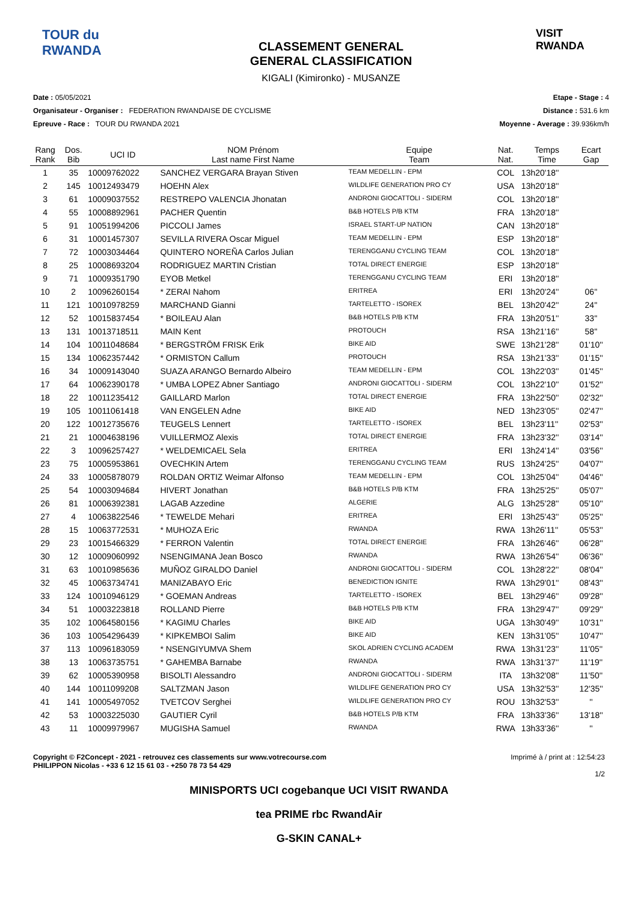TOUR du RWANDA
CLASSEMENT GENERAL
GENERAL CLASSIFICATION
KIGALI (Kimironko) - MUSANZE
VISIT RWANDA
Date : 05/05/2021
Organisateur - Organiser : FEDERATION RWANDAISE DE CYCLISME
Epreuve - Race : TOUR DU RWANDA 2021
Etape - Stage : 4
Distance : 531.6 km
Moyenne - Average : 39.936km/h
| Rang Rank | Dos. Bib | UCI ID | NOM Prénom Last name First Name | Equipe Team | Nat. Nat. | Temps Time | Ecart Gap |
| --- | --- | --- | --- | --- | --- | --- | --- |
| 1 | 35 | 10009762022 | SANCHEZ VERGARA Brayan Stiven | TEAM MEDELLIN - EPM | COL | 13h20'18'' | |
| 2 | 145 | 10012493479 | HOEHN Alex | WILDLIFE GENERATION PRO CY | USA | 13h20'18'' | |
| 3 | 61 | 10009037552 | RESTREPO VALENCIA Jhonatan | ANDRONI GIOCATTOLI - SIDERM | COL | 13h20'18'' | |
| 4 | 55 | 10008892961 | PACHER Quentin | B&B HOTELS P/B KTM | FRA | 13h20'18'' | |
| 5 | 91 | 10051994206 | PICCOLI James | ISRAEL START-UP NATION | CAN | 13h20'18'' | |
| 6 | 31 | 10001457307 | SEVILLA RIVERA Oscar Miguel | TEAM MEDELLIN - EPM | ESP | 13h20'18'' | |
| 7 | 72 | 10003034464 | QUINTERO NOREÑA Carlos Julian | TERENGGANU CYCLING TEAM | COL | 13h20'18'' | |
| 8 | 25 | 10008693204 | RODRIGUEZ MARTIN Cristian | TOTAL DIRECT ENERGIE | ESP | 13h20'18'' | |
| 9 | 71 | 10009351790 | EYOB Metkel | TERENGGANU CYCLING TEAM | ERI | 13h20'18'' | |
| 10 | 2 | 10096260154 | * ZERAI Nahom | ERITREA | ERI | 13h20'24'' | 06'' |
| 11 | 121 | 10010978259 | MARCHAND Gianni | TARTELETTO - ISOREX | BEL | 13h20'42'' | 24'' |
| 12 | 52 | 10015837454 | * BOILEAU Alan | B&B HOTELS P/B KTM | FRA | 13h20'51'' | 33'' |
| 13 | 131 | 10013718511 | MAIN Kent | PROTOUCH | RSA | 13h21'16'' | 58'' |
| 14 | 104 | 10011048684 | * BERGSTRÖM FRISK Erik | BIKE AID | SWE | 13h21'28'' | 01'10'' |
| 15 | 134 | 10062357442 | * ORMISTON Callum | PROTOUCH | RSA | 13h21'33'' | 01'15'' |
| 16 | 34 | 10009143040 | SUAZA ARANGO Bernardo Albeiro | TEAM MEDELLIN - EPM | COL | 13h22'03'' | 01'45'' |
| 17 | 64 | 10062390178 | * UMBA LOPEZ Abner Santiago | ANDRONI GIOCATTOLI - SIDERM | COL | 13h22'10'' | 01'52'' |
| 18 | 22 | 10011235412 | GAILLARD Marlon | TOTAL DIRECT ENERGIE | FRA | 13h22'50'' | 02'32'' |
| 19 | 105 | 10011061418 | VAN ENGELEN Adne | BIKE AID | NED | 13h23'05'' | 02'47'' |
| 20 | 122 | 10012735676 | TEUGELS Lennert | TARTELETTO - ISOREX | BEL | 13h23'11'' | 02'53'' |
| 21 | 21 | 10004638196 | VUILLERMOZ Alexis | TOTAL DIRECT ENERGIE | FRA | 13h23'32'' | 03'14'' |
| 22 | 3 | 10096257427 | * WELDEMICAEL Sela | ERITREA | ERI | 13h24'14'' | 03'56'' |
| 23 | 75 | 10005953861 | OVECHKIN Artem | TERENGGANU CYCLING TEAM | RUS | 13h24'25'' | 04'07'' |
| 24 | 33 | 10005878079 | ROLDAN ORTIZ Weimar Alfonso | TEAM MEDELLIN - EPM | COL | 13h25'04'' | 04'46'' |
| 25 | 54 | 10003094684 | HIVERT Jonathan | B&B HOTELS P/B KTM | FRA | 13h25'25'' | 05'07'' |
| 26 | 81 | 10006392381 | LAGAB Azzedine | ALGERIE | ALG | 13h25'28'' | 05'10'' |
| 27 | 4 | 10063822546 | * TEWELDE Mehari | ERITREA | ERI | 13h25'43'' | 05'25'' |
| 28 | 15 | 10063772531 | * MUHOZA Eric | RWANDA | RWA | 13h26'11'' | 05'53'' |
| 29 | 23 | 10015466329 | * FERRON Valentin | TOTAL DIRECT ENERGIE | FRA | 13h26'46'' | 06'28'' |
| 30 | 12 | 10009060992 | NSENGIMANA Jean Bosco | RWANDA | RWA | 13h26'54'' | 06'36'' |
| 31 | 63 | 10010985636 | MUÑOZ GIRALDO Daniel | ANDRONI GIOCATTOLI - SIDERM | COL | 13h28'22'' | 08'04'' |
| 32 | 45 | 10063734741 | MANIZABAYO Eric | BENEDICTION IGNITE | RWA | 13h29'01'' | 08'43'' |
| 33 | 124 | 10010946129 | * GOEMAN Andreas | TARTELETTO - ISOREX | BEL | 13h29'46'' | 09'28'' |
| 34 | 51 | 10003223818 | ROLLAND Pierre | B&B HOTELS P/B KTM | FRA | 13h29'47'' | 09'29'' |
| 35 | 102 | 10064580156 | * KAGIMU Charles | BIKE AID | UGA | 13h30'49'' | 10'31'' |
| 36 | 103 | 10054296439 | * KIPKEMBOI Salim | BIKE AID | KEN | 13h31'05'' | 10'47'' |
| 37 | 113 | 10096183059 | * NSENGIYUMVA Shem | SKOL ADRIEN CYCLING ACADEM | RWA | 13h31'23'' | 11'05'' |
| 38 | 13 | 10063735751 | * GAHEMBA Barnabe | RWANDA | RWA | 13h31'37'' | 11'19'' |
| 39 | 62 | 10005390958 | BISOLTI Alessandro | ANDRONI GIOCATTOLI - SIDERM | ITA | 13h32'08'' | 11'50'' |
| 40 | 144 | 10011099208 | SALTZMAN Jason | WILDLIFE GENERATION PRO CY | USA | 13h32'53'' | 12'35'' |
| 41 | 141 | 10005497052 | TVETCOV Serghei | WILDLIFE GENERATION PRO CY | ROU | 13h32'53'' | '' |
| 42 | 53 | 10003225030 | GAUTIER Cyril | B&B HOTELS P/B KTM | FRA | 13h33'36'' | 13'18'' |
| 43 | 11 | 10009979967 | MUGISHA Samuel | RWANDA | RWA | 13h33'36'' | '' |
Copyright © F2Concept - 2021 - retrouvez ces classements sur www.votrecourse.com
PHILIPPON Nicolas - +33 6 12 15 61 03 - +250 78 73 54 429
Imprimé à / print at : 12:54:23
1/2
MINISPORTS UCI cogebanque UCI VISIT RWANDA
tea PRIME rbc RwandAir
G-SKIN CANAL+